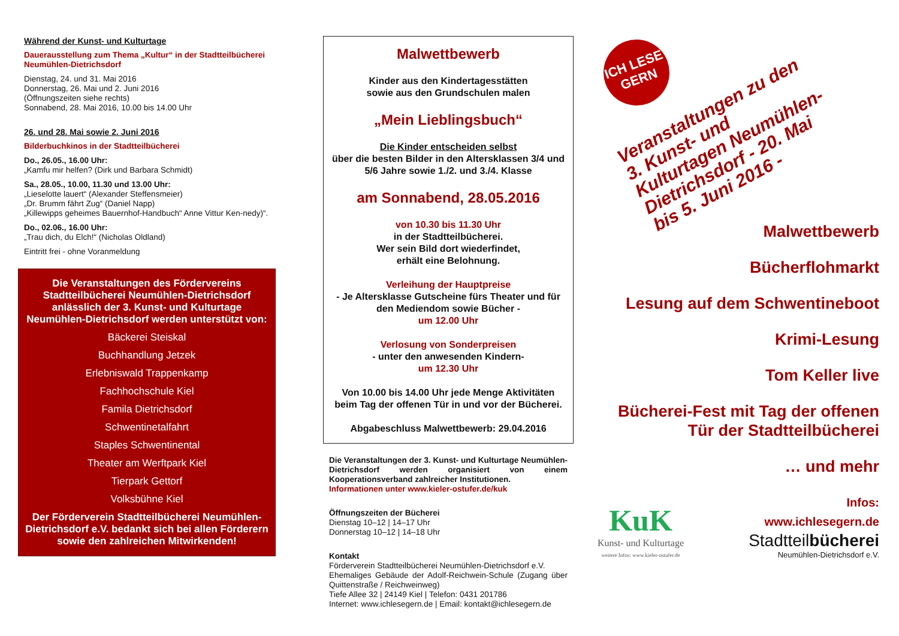Während der Kunst- und Kulturtage
Dauerausstellung zum Thema „Kultur“ in der Stadtteilbücherei Neumühlen-Dietrichsdorf
Dienstag, 24. und 31. Mai 2016
Donnerstag, 26. Mai und 2. Juni 2016
(Öffnungszeiten siehe rechts)
Sonnabend, 28. Mai 2016, 10.00 bis 14.00 Uhr
26. und 28. Mai sowie 2. Juni 2016
Bilderbuchkinos in der Stadtteilbücherei
Do., 26.05., 16.00 Uhr:
„Kamfu mir helfen? (Dirk und Barbara Schmidt)
Sa., 28.05., 10.00, 11.30 und 13.00 Uhr:
„Lieselotte lauert“ (Alexander Steffensmeier)
„Dr. Brumm fährt Zug“ (Daniel Napp)
„Killewipps geheimes Bauernhof-Handbuch“ Anne Vittur Ken-nedy)“.
Do., 02.06., 16.00 Uhr:
„Trau dich, du Elch!“ (Nicholas Oldland)
Eintritt frei - ohne Voranmeldung
Die Veranstaltungen des Fördervereins Stadtteilbücherei Neumühlen-Dietrichsdorf anlässlich der 3. Kunst- und Kulturtage Neumühlen-Dietrichsdorf werden unterstützt von:
Bäckerei Steiskal
Buchhandlung Jetzek
Erlebniswald Trappenkamp
Fachhochschule Kiel
Famila Dietrichsdorf
Schwentinetalfahrt
Staples Schwentinental
Theater am Werftpark Kiel
Tierpark Gettorf
Volksbühne Kiel
Der Förderverein Stadtteilbücherei Neumühlen-Dietrichsdorf e.V. bedankt sich bei allen Förderern sowie den zahlreichen Mitwirkenden!
Malwettbewerb
Kinder aus den Kindertagesstätten
sowie aus den Grundschulen malen
„Mein Lieblingsbuch“
Die Kinder entscheiden selbst
über die besten Bilder in den Altersklassen 3/4 und 5/6 Jahre sowie 1./2. und 3./4. Klasse
am Sonnabend, 28.05.2016
von 10.30 bis 11.30 Uhr
in der Stadtteilbücherei.
Wer sein Bild dort wiederfindet,
erhält eine Belohnung.
Verleihung der Hauptpreise
- Je Altersklasse Gutscheine fürs Theater und für den Mediendom sowie Bücher -
um 12.00 Uhr
Verlosung von Sonderpreisen
- unter den anwesenden Kindern-
um 12.30 Uhr
Von 10.00 bis 14.00 Uhr jede Menge Aktivitäten beim Tag der offenen Tür in und vor der Bücherei.
Abgabeschluss Malwettbewerb: 29.04.2016
Die Veranstaltungen der 3. Kunst- und Kulturtage Neumühlen-Dietrichsdorf werden organisiert von einem Kooperationsverband zahlreicher Institutionen.
Informationen unter www.kieler-ostufer.de/kuk
Öffnungszeiten der Bücherei
Dienstag 10–12 | 14–17 Uhr
Donnerstag 10–12 | 14–18 Uhr
Kontakt
Förderverein Stadtteilbücherei Neumühlen-Dietrichsdorf e.V.
Ehemaliges Gebäude der Adolf-Reichwein-Schule (Zugang über Quittenstraße / Reichweinweg)
Tiefe Allee 32 | 24149 Kiel | Telefon: 0431 201786
Internet: www.ichlesegern.de | Email: kontakt@ichlesegern.de
ICH LESE
GERN
Veranstaltungen zu den 3. Kunst- und Kulturtagen Neumühlen-Dietrichsdorf - 20. Mai bis 5. Juni 2016 -
Malwettbewerb
Bücherflohmarkt
Lesung auf dem Schwentineboot
Krimi-Lesung
Tom Keller live
Bücherei-Fest mit Tag der offenen Tür der Stadtteilbücherei
… und mehr
KuK
Kunst- und Kulturtage
weitere Infos: www.kieler-ostufer.de
Infos:
www.ichlesegern.de
Stadtteilbücherei
Neumühlen-Dietrichsdorf e.V.